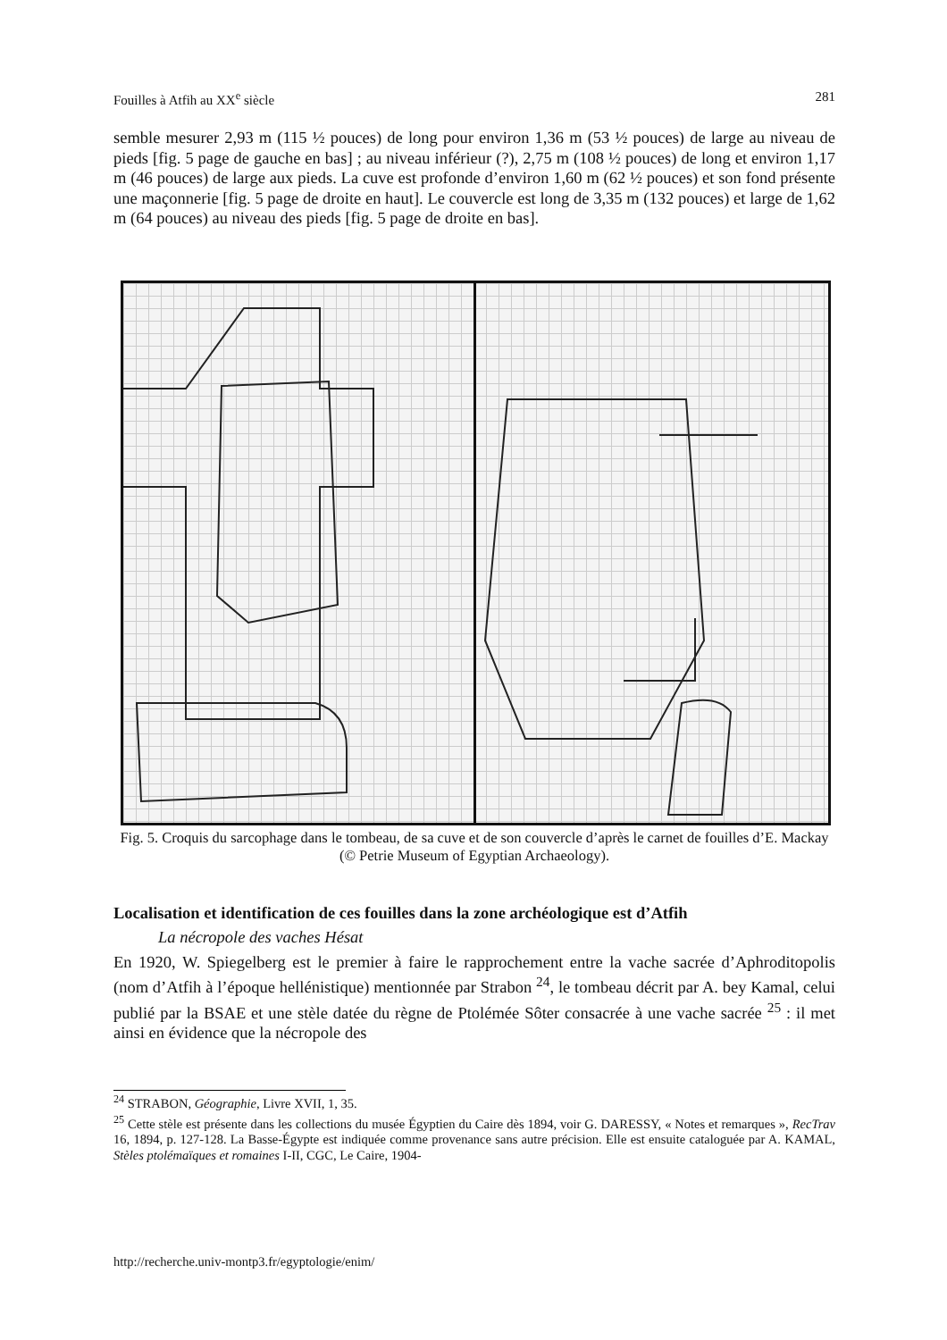Fouilles à Atfih au XX<sup>e</sup> siècle 281
semble mesurer 2,93 m (115 ½ pouces) de long pour environ 1,36 m (53 ½ pouces) de large au niveau de pieds [fig. 5 page de gauche en bas] ; au niveau inférieur (?), 2,75 m (108 ½ pouces) de long et environ 1,17 m (46 pouces) de large aux pieds. La cuve est profonde d’environ 1,60 m (62 ½ pouces) et son fond présente une maçonnerie [fig. 5 page de droite en haut]. Le couvercle est long de 3,35 m (132 pouces) et large de 1,62 m (64 pouces) au niveau des pieds [fig. 5 page de droite en bas].
Fig. 5. Croquis du sarcophage dans le tombeau, de sa cuve et de son couvercle d’après le carnet de fouilles d’E. Mackay (© Petrie Museum of Egyptian Archaeology).
Localisation et identification de ces fouilles dans la zone archéologique est d’Atfih
La nécropole des vaches Hésat
En 1920, W. Spiegelberg est le premier à faire le rapprochement entre la vache sacrée d’Aphroditopolis (nom d’Atfih à l’époque hellénistique) mentionnée par Strabon <sup>24</sup>, le tombeau décrit par A. bey Kamal, celui publié par la BSAE et une stèle datée du règne de Ptolémée Sôter consacrée à une vache sacrée <sup>25</sup> : il met ainsi en évidence que la nécropole des
<sup>24</sup> STRABON, Géographie, Livre XVII, 1, 35.
<sup>25</sup> Cette stèle est présente dans les collections du musée Égyptien du Caire dès 1894, voir G. DARESSY, « Notes et remarques », RecTrav 16, 1894, p. 127-128. La Basse-Égypte est indiquée comme provenance sans autre précision. Elle est ensuite cataloguée par A. KAMAL, Stèles ptolémaïques et romaines I-II, CGC, Le Caire, 1904-
http://recherche.univ-montp3.fr/egyptologie/enim/